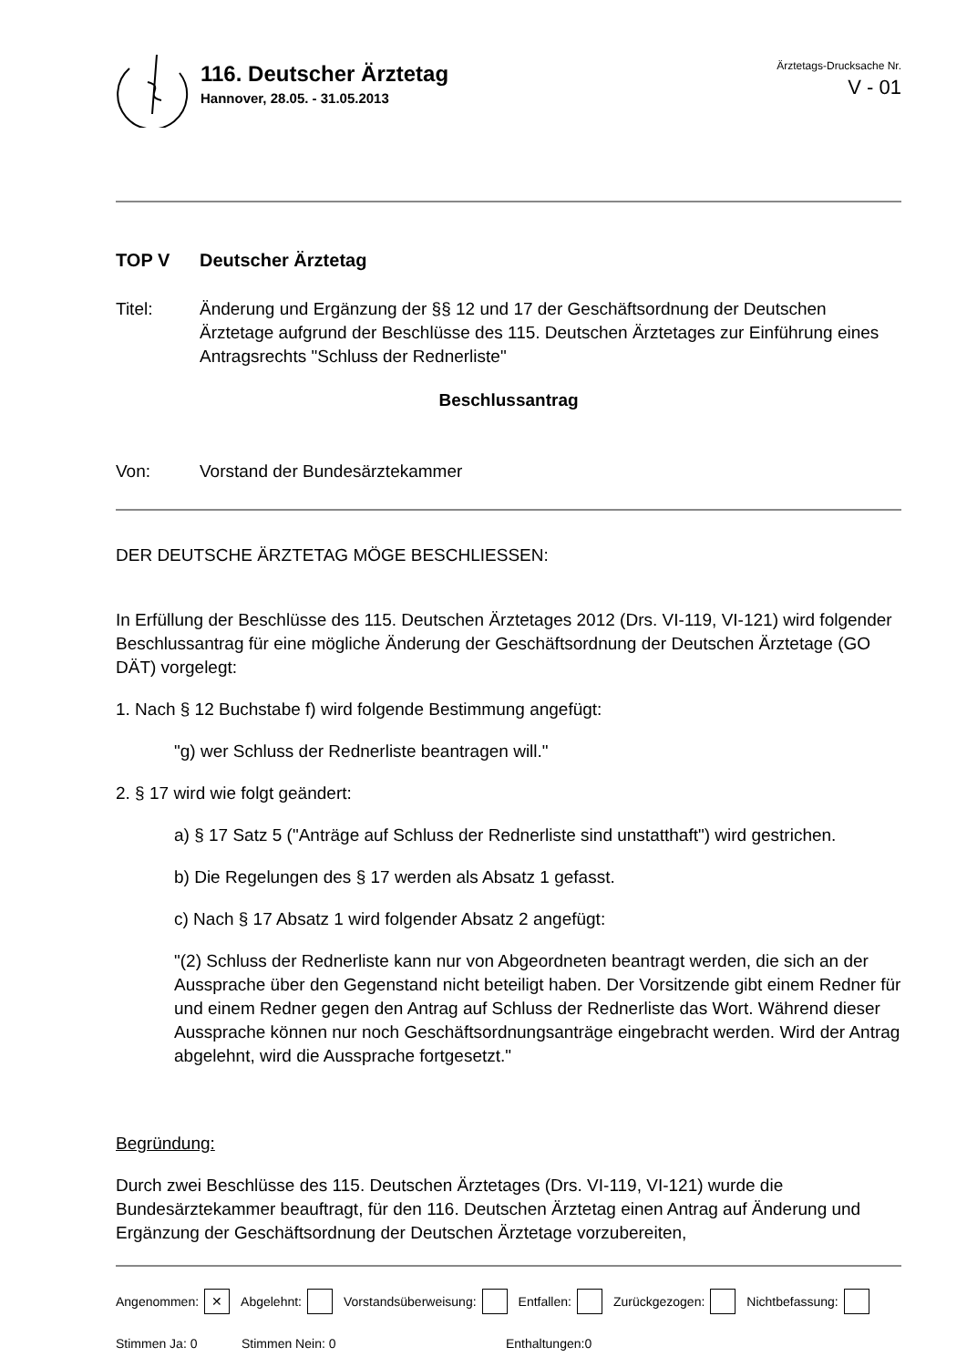116. Deutscher Ärztetag
Hannover, 28.05. - 31.05.2013
Ärztetags-Drucksache Nr.
V - 01
TOP V Deutscher Ärztetag
Titel: Änderung und Ergänzung der §§ 12 und 17 der Geschäftsordnung der Deutschen Ärztetage aufgrund der Beschlüsse des 115. Deutschen Ärztetages zur Einführung eines Antragsrechts "Schluss der Rednerliste"
Beschlussantrag
Von: Vorstand der Bundesärztekammer
DER DEUTSCHE ÄRZTETAG MÖGE BESCHLIESSEN:
In Erfüllung der Beschlüsse des 115. Deutschen Ärztetages 2012 (Drs. VI-119, VI-121) wird folgender Beschlussantrag für eine mögliche Änderung der Geschäftsordnung der Deutschen Ärztetage (GO DÄT) vorgelegt:
1. Nach § 12 Buchstabe f) wird folgende Bestimmung angefügt:
"g) wer Schluss der Rednerliste beantragen will."
2. § 17 wird wie folgt geändert:
a) § 17 Satz 5 ("Anträge auf Schluss der Rednerliste sind unstatthaft") wird gestrichen.
b) Die Regelungen des § 17 werden als Absatz 1 gefasst.
c) Nach § 17 Absatz 1 wird folgender Absatz 2 angefügt:
"(2) Schluss der Rednerliste kann nur von Abgeordneten beantragt werden, die sich an der Aussprache über den Gegenstand nicht beteiligt haben. Der Vorsitzende gibt einem Redner für und einem Redner gegen den Antrag auf Schluss der Rednerliste das Wort. Während dieser Aussprache können nur noch Geschäftsordnungsanträge eingebracht werden. Wird der Antrag abgelehnt, wird die Aussprache fortgesetzt."
Begründung:
Durch zwei Beschlüsse des 115. Deutschen Ärztetages (Drs. VI-119, VI-121) wurde die Bundesärztekammer beauftragt, für den 116. Deutschen Ärztetag einen Antrag auf Änderung und Ergänzung der Geschäftsordnung der Deutschen Ärztetage vorzubereiten,
Angenommen: ✕ Abgelehnt: Vorstandsüberweisung: Entfallen: Zurückgezogen: Nichtbefassung:
Stimmen Ja: 0 Stimmen Nein: 0 Enthaltungen:0